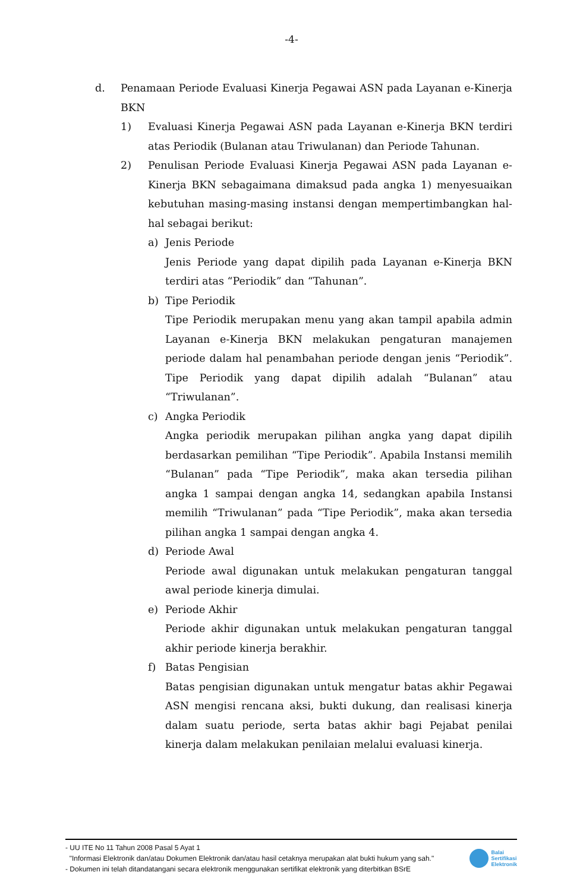-4-
d. Penamaan Periode Evaluasi Kinerja Pegawai ASN pada Layanan e-Kinerja BKN
1) Evaluasi Kinerja Pegawai ASN pada Layanan e-Kinerja BKN terdiri atas Periodik (Bulanan atau Triwulanan) dan Periode Tahunan.
2) Penulisan Periode Evaluasi Kinerja Pegawai ASN pada Layanan e-Kinerja BKN sebagaimana dimaksud pada angka 1) menyesuaikan kebutuhan masing-masing instansi dengan mempertimbangkan hal-hal sebagai berikut:
a) Jenis Periode
Jenis Periode yang dapat dipilih pada Layanan e-Kinerja BKN terdiri atas “Periodik” dan “Tahunan”.
b) Tipe Periodik
Tipe Periodik merupakan menu yang akan tampil apabila admin Layanan e-Kinerja BKN melakukan pengaturan manajemen periode dalam hal penambahan periode dengan jenis “Periodik”. Tipe Periodik yang dapat dipilih adalah “Bulanan” atau “Triwulanan”.
c) Angka Periodik
Angka periodik merupakan pilihan angka yang dapat dipilih berdasarkan pemilihan “Tipe Periodik”. Apabila Instansi memilih “Bulanan” pada “Tipe Periodik”, maka akan tersedia pilihan angka 1 sampai dengan angka 14, sedangkan apabila Instansi memilih “Triwulanan” pada “Tipe Periodik”, maka akan tersedia pilihan angka 1 sampai dengan angka 4.
d) Periode Awal
Periode awal digunakan untuk melakukan pengaturan tanggal awal periode kinerja dimulai.
e) Periode Akhir
Periode akhir digunakan untuk melakukan pengaturan tanggal akhir periode kinerja berakhir.
f) Batas Pengisian
Batas pengisian digunakan untuk mengatur batas akhir Pegawai ASN mengisi rencana aksi, bukti dukung, dan realisasi kinerja dalam suatu periode, serta batas akhir bagi Pejabat penilai kinerja dalam melakukan penilaian melalui evaluasi kinerja.
- UU ITE No 11 Tahun 2008 Pasal 5 Ayat 1
"Informasi Elektronik dan/atau Dokumen Elektronik dan/atau hasil cetaknya merupakan alat bukti hukum yang sah."
- Dokumen ini telah ditandatangani secara elektronik menggunakan sertifikat elektronik yang diterbitkan BSrE
Balai
Sertifikasi
Elektronik